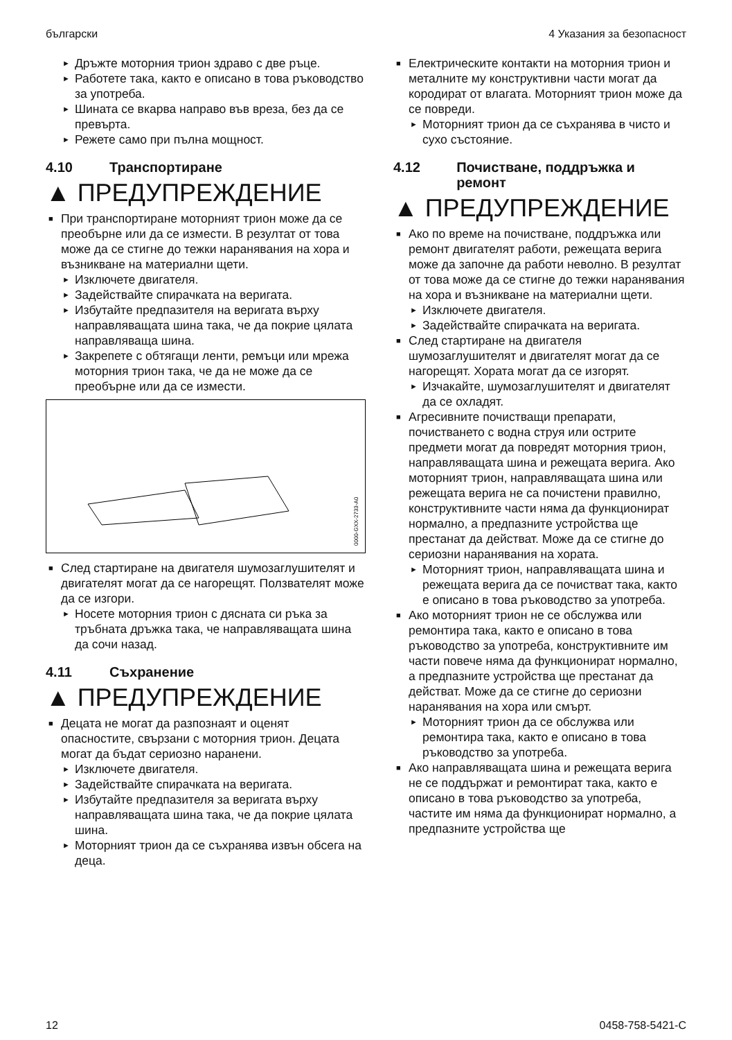български 4 Указания за безопасност
► Дръжте моторния трион здраво с две ръце.
► Работете така, както е описано в това ръководство за употреба.
► Шината се вкарва направо във вреза, без да се превърта.
► Режете само при пълна мощност.
4.10 Транспортиране
▲ ПРЕДУПРЕЖДЕНИЕ
■ При транспортиране моторният трион може да се преобърне или да се измести. В резултат от това може да се стигне до тежки наранявания на хора и възникване на материални щети.
► Изключете двигателя.
► Задействайте спирачката на веригата.
► Избутайте предпазителя на веригата върху направляващата шина така, че да покрие цялата направляваща шина.
► Закрепете с обтягащи ленти, ремъци или мрежа моторния трион така, че да не може да се преобърне или да се измести.
0000-GXX-2733-A0
■ След стартиране на двигателя шумозаглушителят и двигателят могат да се нагорещят. Ползвателят може да се изгори.
► Носете моторния трион с дясната си ръка за тръбната дръжка така, че направляващата шина да сочи назад.
4.11 Съхранение
▲ ПРЕДУПРЕЖДЕНИЕ
■ Децата не могат да разпознаят и оценят опасностите, свързани с моторния трион. Децата могат да бъдат сериозно наранени.
► Изключете двигателя.
► Задействайте спирачката на веригата.
► Избутайте предпазителя за веригата върху направляващата шина така, че да покрие цялата шина.
► Моторният трион да се съхранява извън обсега на деца.
■ Електрическите контакти на моторния трион и металните му конструктивни части могат да кородират от влагата. Моторният трион може да се повреди.
► Моторният трион да се съхранява в чисто и сухо състояние.
4.12 Почистване, поддръжка и ремонт
▲ ПРЕДУПРЕЖДЕНИЕ
■ Ако по време на почистване, поддръжка или ремонт двигателят работи, режещата верига може да започне да работи неволно. В резултат от това може да се стигне до тежки наранявания на хора и възникване на материални щети.
► Изключете двигателя.
► Задействайте спирачката на веригата.
■ След стартиране на двигателя шумозаглушителят и двигателят могат да се нагорещят. Хората могат да се изгорят.
► Изчакайте, шумозаглушителят и двигателят да се охладят.
■ Агресивните почистващи препарати, почистването с водна струя или острите предмети могат да повредят моторния трион, направляващата шина и режещата верига. Ако моторният трион, направляващата шина или режещата верига не са почистени правилно, конструктивните части няма да функционират нормално, а предпазните устройства ще престанат да действат. Може да се стигне до сериозни наранявания на хората.
► Моторният трион, направляващата шина и режещата верига да се почистват така, както е описано в това ръководство за употреба.
■ Ако моторният трион не се обслужва или ремонтира така, както е описано в това ръководство за употреба, конструктивните им части повече няма да функционират нормално, а предпазните устройства ще престанат да действат. Може да се стигне до сериозни наранявания на хора или смърт.
► Моторният трион да се обслужва или ремонтира така, както е описано в това ръководство за употреба.
■ Ако направляващата шина и режещата верига не се поддържат и ремонтират така, както е описано в това ръководство за употреба, частите им няма да функционират нормално, а предпазните устройства ще
12 0458-758-5421-C